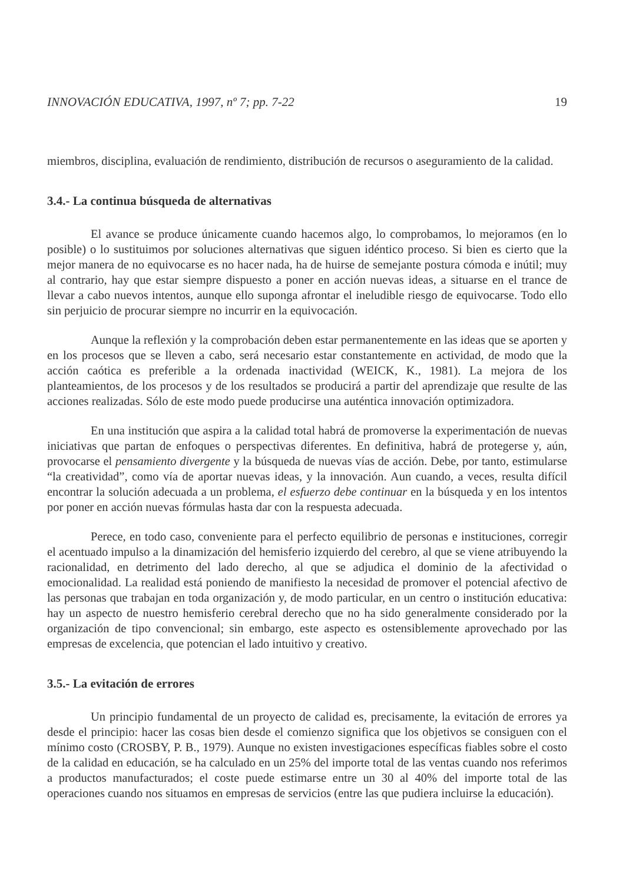INNOVACIÓN EDUCATIVA, 1997, nº 7; pp. 7-22 19
miembros, disciplina, evaluación de rendimiento, distribución de recursos o aseguramiento de la calidad.
3.4.- La continua búsqueda de alternativas
El avance se produce únicamente cuando hacemos algo, lo comprobamos, lo mejoramos (en lo posible) o lo sustituimos por soluciones alternativas que siguen idéntico proceso. Si bien es cierto que la mejor manera de no equivocarse es no hacer nada, ha de huirse de semejante postura cómoda e inútil; muy al contrario, hay que estar siempre dispuesto a poner en acción nuevas ideas, a situarse en el trance de llevar a cabo nuevos intentos, aunque ello suponga afrontar el ineludible riesgo de equivocarse. Todo ello sin perjuicio de procurar siempre no incurrir en la equivocación.
Aunque la reflexión y la comprobación deben estar permanentemente en las ideas que se aporten y en los procesos que se lleven a cabo, será necesario estar constantemente en actividad, de modo que la acción caótica es preferible a la ordenada inactividad (WEICK, K., 1981). La mejora de los planteamientos, de los procesos y de los resultados se producirá a partir del aprendizaje que resulte de las acciones realizadas. Sólo de este modo puede producirse una auténtica innovación optimizadora.
En una institución que aspira a la calidad total habrá de promoverse la experimentación de nuevas iniciativas que partan de enfoques o perspectivas diferentes. En definitiva, habrá de protegerse y, aún, provocarse el pensamiento divergente y la búsqueda de nuevas vías de acción. Debe, por tanto, estimularse “la creatividad”, como vía de aportar nuevas ideas, y la innovación. Aun cuando, a veces, resulta difícil encontrar la solución adecuada a un problema, el esfuerzo debe continuar en la búsqueda y en los intentos por poner en acción nuevas fórmulas hasta dar con la respuesta adecuada.
Perece, en todo caso, conveniente para el perfecto equilibrio de personas e instituciones, corregir el acentuado impulso a la dinamización del hemisferio izquierdo del cerebro, al que se viene atribuyendo la racionalidad, en detrimento del lado derecho, al que se adjudica el dominio de la afectividad o emocionalidad. La realidad está poniendo de manifiesto la necesidad de promover el potencial afectivo de las personas que trabajan en toda organización y, de modo particular, en un centro o institución educativa: hay un aspecto de nuestro hemisferio cerebral derecho que no ha sido generalmente considerado por la organización de tipo convencional; sin embargo, este aspecto es ostensiblemente aprovechado por las empresas de excelencia, que potencian el lado intuitivo y creativo.
3.5.- La evitación de errores
Un principio fundamental de un proyecto de calidad es, precisamente, la evitación de errores ya desde el principio: hacer las cosas bien desde el comienzo significa que los objetivos se consiguen con el mínimo costo (CROSBY, P. B., 1979). Aunque no existen investigaciones específicas fiables sobre el costo de la calidad en educación, se ha calculado en un 25% del importe total de las ventas cuando nos referimos a productos manufacturados; el coste puede estimarse entre un 30 al 40% del importe total de las operaciones cuando nos situamos en empresas de servicios (entre las que pudiera incluirse la educación).